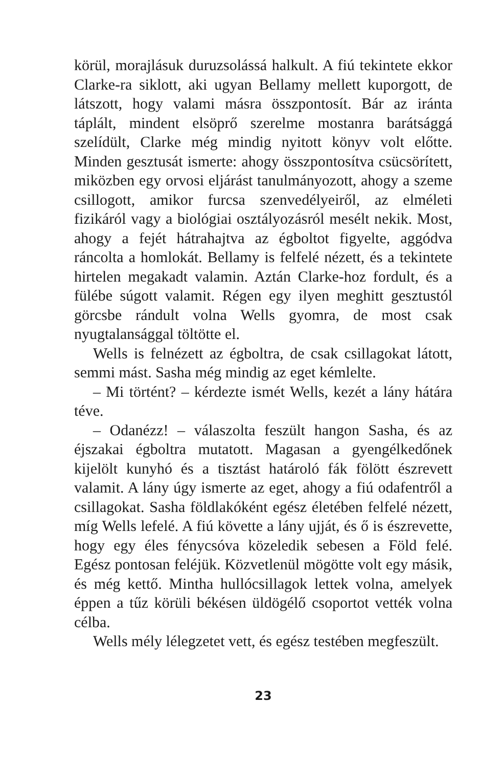körül, morajlásuk duruzsolássá halkult. A fiú tekintete ekkor Clarke-ra siklott, aki ugyan Bellamy mellett kuporgott, de látszott, hogy valami másra összpontosít. Bár az iránta táplált, mindent elsöprő szerelme mostanra barátsággá szelídült, Clarke még mindig nyitott könyv volt előtte. Minden gesztusát ismerte: ahogy összpontosítva csücsörített, miközben egy orvosi eljárást tanulmányozott, ahogy a szeme csillogott, amikor furcsa szenvedélyeiről, az elméleti fizikáról vagy a biológiai osztályozásról mesélt nekik. Most, ahogy a fejét hátrahajtva az égboltot figyelte, aggódva ráncolta a homlokát. Bellamy is felfelé nézett, és a tekintete hirtelen megakadt valamin. Aztán Clarke-hoz fordult, és a fülébe súgott valamit. Régen egy ilyen meghitt gesztustól görcsbe rándult volna Wells gyomra, de most csak nyugtalansággal töltötte el.
Wells is felnézett az égboltra, de csak csillagokat látott, semmi mást. Sasha még mindig az eget kémlelte.
– Mi történt? – kérdezte ismét Wells, kezét a lány hátára téve.
– Odanézz! – válaszolta feszült hangon Sasha, és az éjszakai égboltra mutatott. Magasan a gyengélkedőnek kijelölt kunyhó és a tisztást határoló fák fölött észrevett valamit. A lány úgy ismerte az eget, ahogy a fiú odafentről a csillagokat. Sasha földlakóként egész életében felfelé nézett, míg Wells lefelé. A fiú követte a lány ujját, és ő is észrevette, hogy egy éles fénycsóva közeledik sebesen a Föld felé. Egész pontosan feléjük. Közvetlenül mögötte volt egy másik, és még kettő. Mintha hullócsillagok lettek volna, amelyek éppen a tűz körüli békésen üldögélő csoportot vették volna célba.
Wells mély lélegzetet vett, és egész testében megfeszült.
23